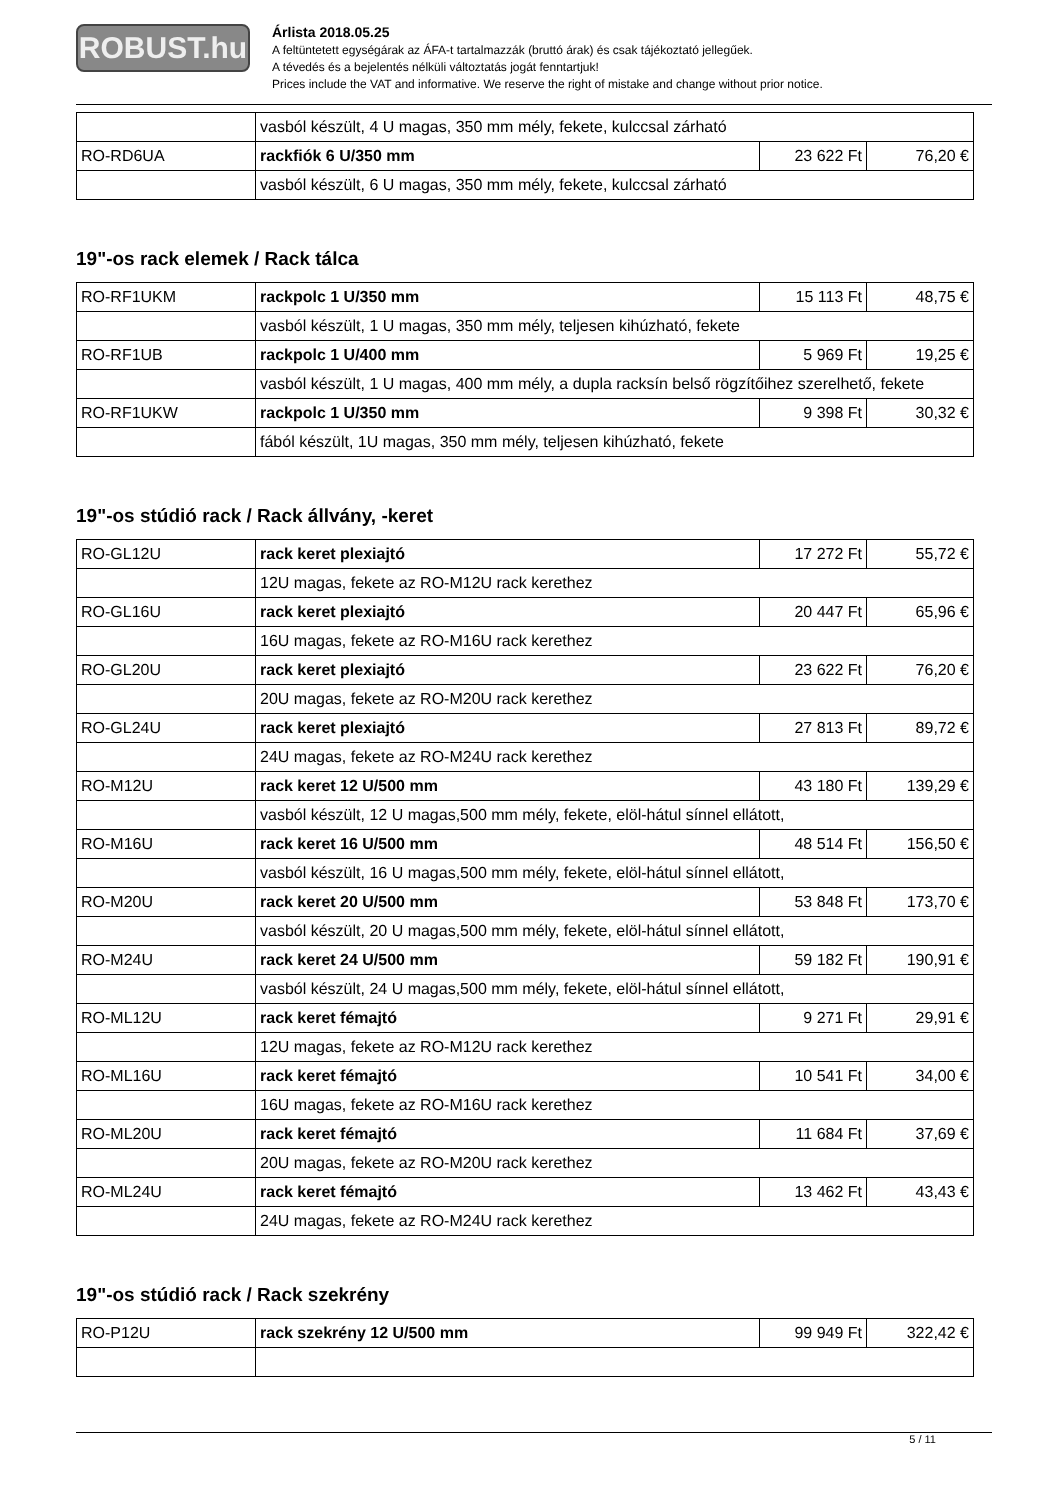ROBUST.hu
Árlista 2018.05.25
A feltüntetett egységárak az ÁFA-t tartalmazzák (bruttó árak) és csak tájékoztató jellegűek.
A tévedés és a bejelentés nélküli változtatás jogát fenntartjuk!
Prices include the VAT and informative. We reserve the right of mistake and change without prior notice.
| | vasból készült, 4 U magas, 350 mm mély, fekete, kulccsal zárható | | |
| RO-RD6UA | rackfiók 6 U/350 mm | 23 622 Ft | 76,20 € |
| | vasból készült, 6 U magas, 350 mm mély, fekete, kulccsal zárható | | |
19"-os rack elemek / Rack tálca
| RO-RF1UKM | rackpolc 1 U/350 mm | 15 113 Ft | 48,75 € |
| | vasból készült, 1 U magas, 350 mm mély, teljesen kihúzható, fekete | | |
| RO-RF1UB | rackpolc 1 U/400 mm | 5 969 Ft | 19,25 € |
| | vasból készült, 1 U magas, 400 mm mély, a dupla racksín belső rögzítőihez szerelhető, fekete | | |
| RO-RF1UKW | rackpolc 1 U/350 mm | 9 398 Ft | 30,32 € |
| | fából készült, 1U magas, 350 mm mély, teljesen kihúzható, fekete | | |
19"-os stúdió rack / Rack állvány, -keret
| RO-GL12U | rack keret plexiajtó | 17 272 Ft | 55,72 € |
| | 12U magas, fekete az RO-M12U rack kerethez | | |
| RO-GL16U | rack keret plexiajtó | 20 447 Ft | 65,96 € |
| | 16U magas, fekete az RO-M16U rack kerethez | | |
| RO-GL20U | rack keret plexiajtó | 23 622 Ft | 76,20 € |
| | 20U magas, fekete az RO-M20U rack kerethez | | |
| RO-GL24U | rack keret plexiajtó | 27 813 Ft | 89,72 € |
| | 24U magas, fekete az RO-M24U rack kerethez | | |
| RO-M12U | rack keret 12 U/500 mm | 43 180 Ft | 139,29 € |
| | vasból készült, 12 U magas,500 mm mély, fekete, elöl-hátul sínnel ellátott, | | |
| RO-M16U | rack keret 16 U/500 mm | 48 514 Ft | 156,50 € |
| | vasból készült, 16 U magas,500 mm mély, fekete, elöl-hátul sínnel ellátott, | | |
| RO-M20U | rack keret 20 U/500 mm | 53 848 Ft | 173,70 € |
| | vasból készült, 20 U magas,500 mm mély, fekete, elöl-hátul sínnel ellátott, | | |
| RO-M24U | rack keret 24 U/500 mm | 59 182 Ft | 190,91 € |
| | vasból készült, 24 U magas,500 mm mély, fekete, elöl-hátul sínnel ellátott, | | |
| RO-ML12U | rack keret fémajtó | 9 271 Ft | 29,91 € |
| | 12U magas, fekete az RO-M12U rack kerethez | | |
| RO-ML16U | rack keret fémajtó | 10 541 Ft | 34,00 € |
| | 16U magas, fekete az RO-M16U rack kerethez | | |
| RO-ML20U | rack keret fémajtó | 11 684 Ft | 37,69 € |
| | 20U magas, fekete az RO-M20U rack kerethez | | |
| RO-ML24U | rack keret fémajtó | 13 462 Ft | 43,43 € |
| | 24U magas, fekete az RO-M24U rack kerethez | | |
19"-os stúdió rack / Rack szekrény
| RO-P12U | rack szekrény 12 U/500 mm | 99 949 Ft | 322,42 € |
5 / 11